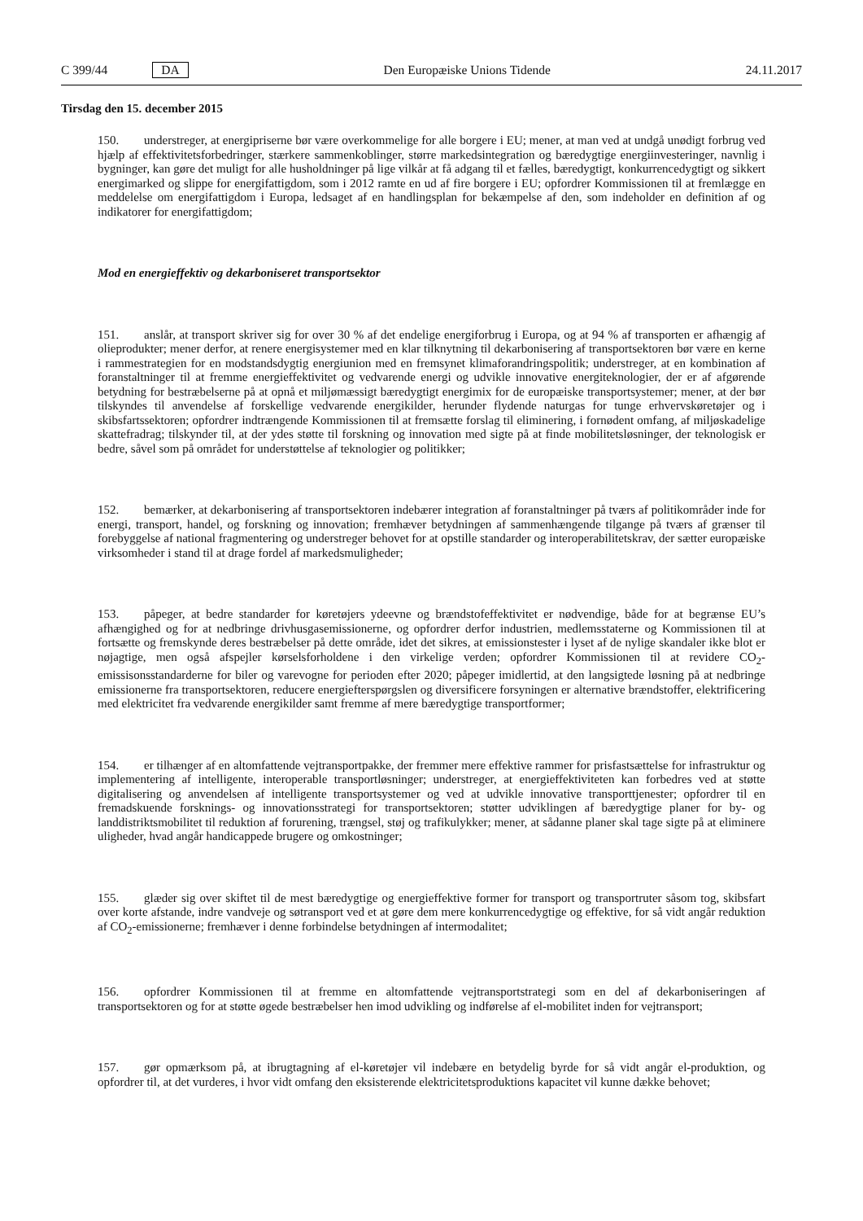C 399/44 DA Den Europæiske Unions Tidende 24.11.2017
Tirsdag den 15. december 2015
150. understreger, at energipriserne bør være overkommelige for alle borgere i EU; mener, at man ved at undgå unødigt forbrug ved hjælp af effektivitetsforbedringer, stærkere sammenkoblinger, større markedsintegration og bæredygtige energiinvesteringer, navnlig i bygninger, kan gøre det muligt for alle husholdninger på lige vilkår at få adgang til et fælles, bæredygtigt, konkurrencedygtigt og sikkert energimarked og slippe for energifattigdom, som i 2012 ramte en ud af fire borgere i EU; opfordrer Kommissionen til at fremlægge en meddelelse om energifattigdom i Europa, ledsaget af en handlingsplan for bekæmpelse af den, som indeholder en definition af og indikatorer for energifattigdom;
Mod en energieffektiv og dekarboniseret transportsektor
151. anslår, at transport skriver sig for over 30 % af det endelige energiforbrug i Europa, og at 94 % af transporten er afhængig af olieprodukter; mener derfor, at renere energisystemer med en klar tilknytning til dekarbonisering af transportsektoren bør være en kerne i rammestrategien for en modstandsdygtig energiunion med en fremsynet klimaforandringspolitik; understreger, at en kombination af foranstaltninger til at fremme energieffektivitet og vedvarende energi og udvikle innovative energiteknologier, der er af afgørende betydning for bestræbelserne på at opnå et miljømæssigt bæredygtigt energimix for de europæiske transportsystemer; mener, at der bør tilskyndes til anvendelse af forskellige vedvarende energikilder, herunder flydende naturgas for tunge erhvervskøretøjer og i skibsfartssektoren; opfordrer indtrængende Kommissionen til at fremsætte forslag til eliminering, i fornødent omfang, af miljøskadelige skattefradrag; tilskynder til, at der ydes støtte til forskning og innovation med sigte på at finde mobilitetsløsninger, der teknologisk er bedre, såvel som på området for understøttelse af teknologier og politikker;
152. bemærker, at dekarbonisering af transportsektoren indebærer integration af foranstaltninger på tværs af politikområder inde for energi, transport, handel, og forskning og innovation; fremhæver betydningen af sammenhængende tilgange på tværs af grænser til forebyggelse af national fragmentering og understreger behovet for at opstille standarder og interoperabilitetskrav, der sætter europæiske virksomheder i stand til at drage fordel af markedsmuligheder;
153. påpeger, at bedre standarder for køretøjers ydeevne og brændstofeffektivitet er nødvendige, både for at begrænse EU’s afhængighed og for at nedbringe drivhusgasemissionerne, og opfordrer derfor industrien, medlemsstaterne og Kommissionen til at fortsætte og fremskynde deres bestræbelser på dette område, idet det sikres, at emissionstester i lyset af de nylige skandaler ikke blot er nøjagtige, men også afspejler kørselsforholdene i den virkelige verden; opfordrer Kommissionen til at revidere CO<sub>2</sub>-emissisonsstandarderne for biler og varevogne for perioden efter 2020; påpeger imidlertid, at den langsigtede løsning på at nedbringe emissionerne fra transportsektoren, reducere energiefterspørgslen og diversificere forsyningen er alternative brændstoffer, elektrificering med elektricitet fra vedvarende energikilder samt fremme af mere bæredygtige transportformer;
154. er tilhænger af en altomfattende vejtransportpakke, der fremmer mere effektive rammer for prisfastsættelse for infrastruktur og implementering af intelligente, interoperable transportløsninger; understreger, at energieffektiviteten kan forbedres ved at støtte digitalisering og anvendelsen af intelligente transportsystemer og ved at udvikle innovative transporttjenester; opfordrer til en fremadskuende forsknings- og innovationsstrategi for transportsektoren; støtter udviklingen af bæredygtige planer for by- og landdistriktsmobilitet til reduktion af forurening, trængsel, støj og trafikulykker; mener, at sådanne planer skal tage sigte på at eliminere uligheder, hvad angår handicappede brugere og omkostninger;
155. glæder sig over skiftet til de mest bæredygtige og energieffektive former for transport og transportruter såsom tog, skibsfart over korte afstande, indre vandveje og søtransport ved et at gøre dem mere konkurrencedygtige og effektive, for så vidt angår reduktion af CO<sub>2</sub>-emissionerne; fremhæver i denne forbindelse betydningen af intermodalitet;
156. opfordrer Kommissionen til at fremme en altomfattende vejtransportstrategi som en del af dekarboniseringen af transportsektoren og for at støtte øgede bestræbelser hen imod udvikling og indførelse af el-mobilitet inden for vejtransport;
157. gør opmærksom på, at ibrugtagning af el-køretøjer vil indebære en betydelig byrde for så vidt angår el-produktion, og opfordrer til, at det vurderes, i hvor vidt omfang den eksisterende elektricitetsproduktions kapacitet vil kunne dække behovet;